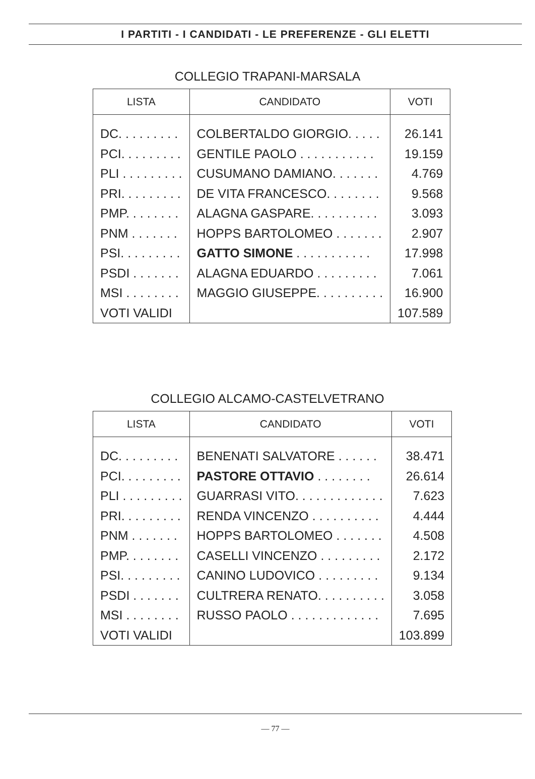I PARTITI - I CANDIDATI - LE PREFERENZE - GLI ELETTI
COLLEGIO TRAPANI-MARSALA
| LISTA | CANDIDATO | VOTI |
| --- | --- | --- |
| DC. . . . . . . . . | COLBERTALDO GIORGIO. . . . . | 26.141 |
| PCI. . . . . . . . . | GENTILE PAOLO . . . . . . . . . . . | 19.159 |
| PLI . . . . . . . . . | CUSUMANO DAMIANO. . . . . . . | 4.769 |
| PRI. . . . . . . . . | DE VITA FRANCESCO. . . . . . . . | 9.568 |
| PMP. . . . . . . . | ALAGNA GASPARE. . . . . . . . . . | 3.093 |
| PNM . . . . . . . | HOPPS BARTOLOMEO . . . . . . . | 2.907 |
| PSI. . . . . . . . . | GATTO SIMONE . . . . . . . . . . . | 17.998 |
| PSDI . . . . . . . | ALAGNA EDUARDO . . . . . . . . . | 7.061 |
| MSI . . . . . . . . | MAGGIO GIUSEPPE. . . . . . . . . . | 16.900 |
| VOTI VALIDI | | 107.589 |
COLLEGIO ALCAMO-CASTELVETRANO
| LISTA | CANDIDATO | VOTI |
| --- | --- | --- |
| DC. . . . . . . . . | BENENATI SALVATORE . . . . . . | 38.471 |
| PCI. . . . . . . . . | PASTORE OTTAVIO . . . . . . . . | 26.614 |
| PLI . . . . . . . . . | GUARRASI VITO. . . . . . . . . . . . . | 7.623 |
| PRI. . . . . . . . . | RENDA VINCENZO . . . . . . . . . . | 4.444 |
| PNM . . . . . . . | HOPPS BARTOLOMEO . . . . . . . | 4.508 |
| PMP. . . . . . . . | CASELLI VINCENZO . . . . . . . . . | 2.172 |
| PSI. . . . . . . . . | CANINO LUDOVICO . . . . . . . . . | 9.134 |
| PSDI . . . . . . . | CULTRERA RENATO. . . . . . . . . . | 3.058 |
| MSI . . . . . . . . | RUSSO PAOLO . . . . . . . . . . . . . | 7.695 |
| VOTI VALIDI | | 103.899 |
— 77 —